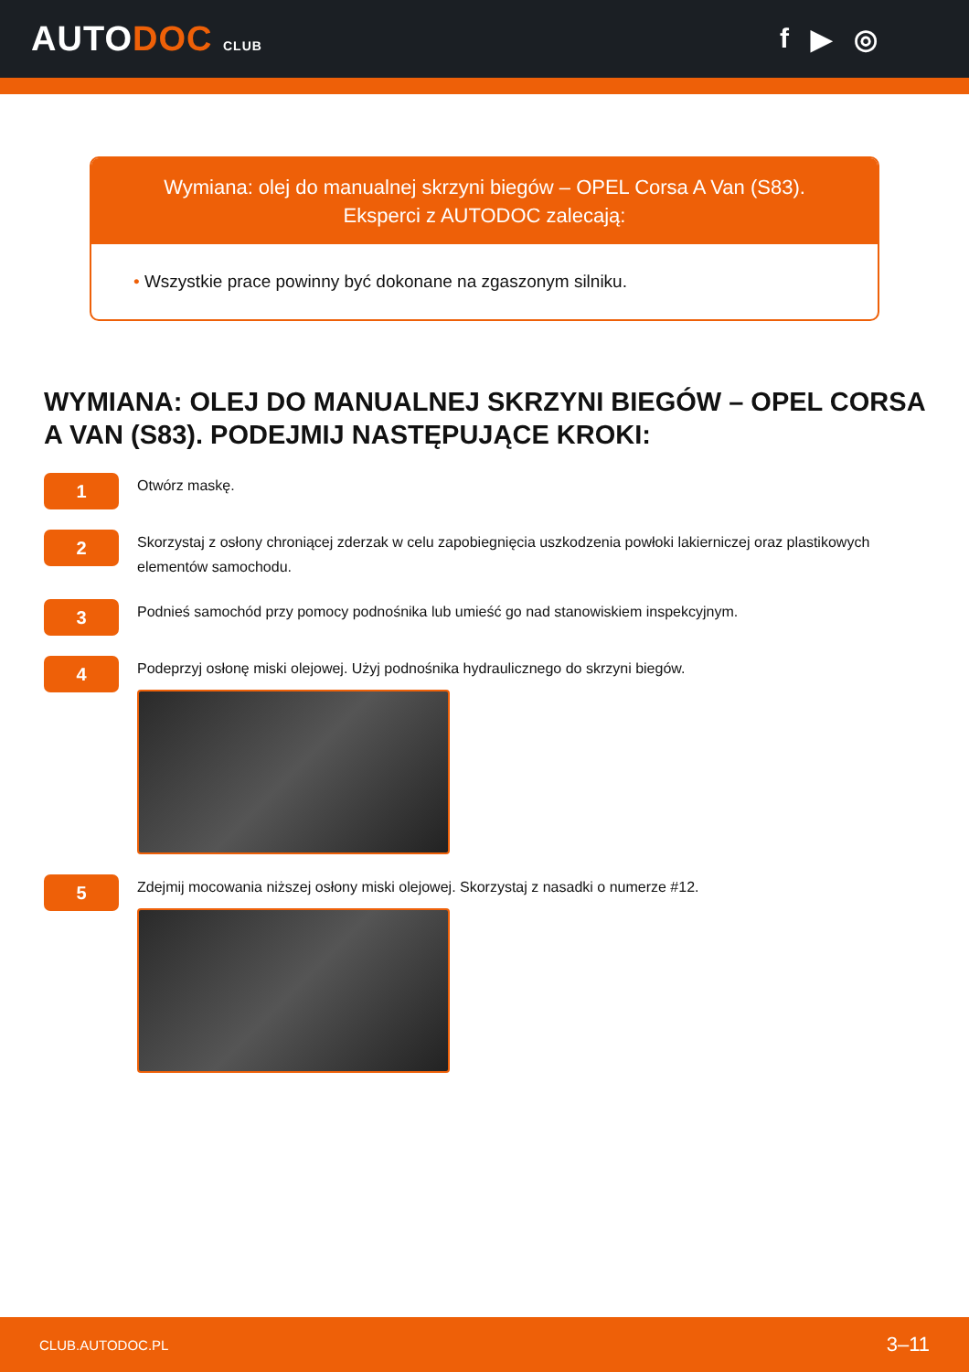AUTODOC CLUB
f ▶ ◎
Wymiana: olej do manualnej skrzyni biegów – OPEL Corsa A Van (S83).
Eksperci z AUTODOC zalecają:
• Wszystkie prace powinny być dokonane na zgaszonym silniku.
WYMIANA: OLEJ DO MANUALNEJ SKRZYNI BIEGÓW – OPEL CORSA A VAN (S83). PODEJMIJ NASTĘPUJĄCE KROKI:
1
Otwórz maskę.
2
Skorzystaj z osłony chroniącej zderzak w celu zapobiegnięcia uszkodzenia powłoki lakierniczej oraz plastikowych elementów samochodu.
3
Podnieś samochód przy pomocy podnośnika lub umieść go nad stanowiskiem inspekcyjnym.
4
Podeprzyj osłonę miski olejowej. Użyj podnośnika hydraulicznego do skrzyni biegów.
5
Zdejmij mocowania niższej osłony miski olejowej. Skorzystaj z nasadki o numerze #12.
CLUB.AUTODOC.PL 3–11